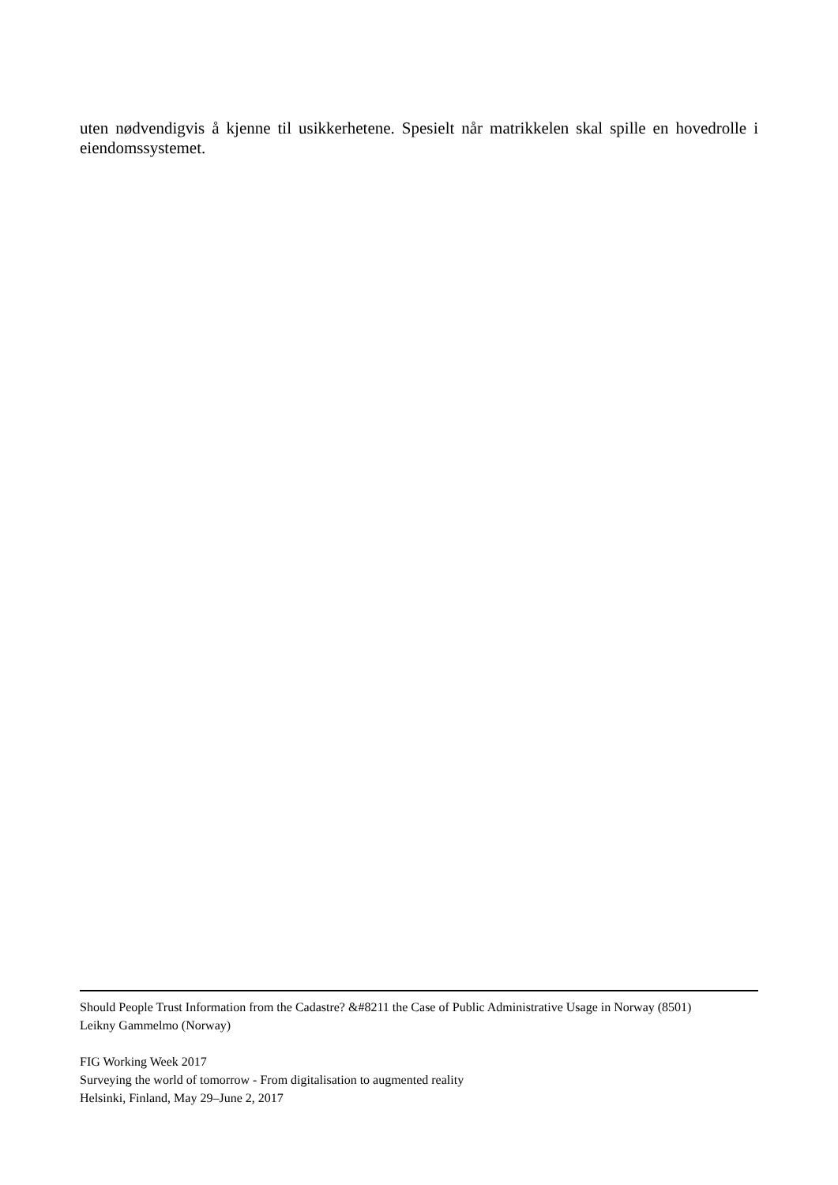uten nødvendigvis å kjenne til usikkerhetene. Spesielt når matrikkelen skal spille en hovedrolle i eiendomssystemet.
Should People Trust Information from the Cadastre? &#8211 the Case of Public Administrative Usage in Norway (8501)
Leikny Gammelmo (Norway)
FIG Working Week 2017
Surveying the world of tomorrow - From digitalisation to augmented reality
Helsinki, Finland, May 29–June 2, 2017